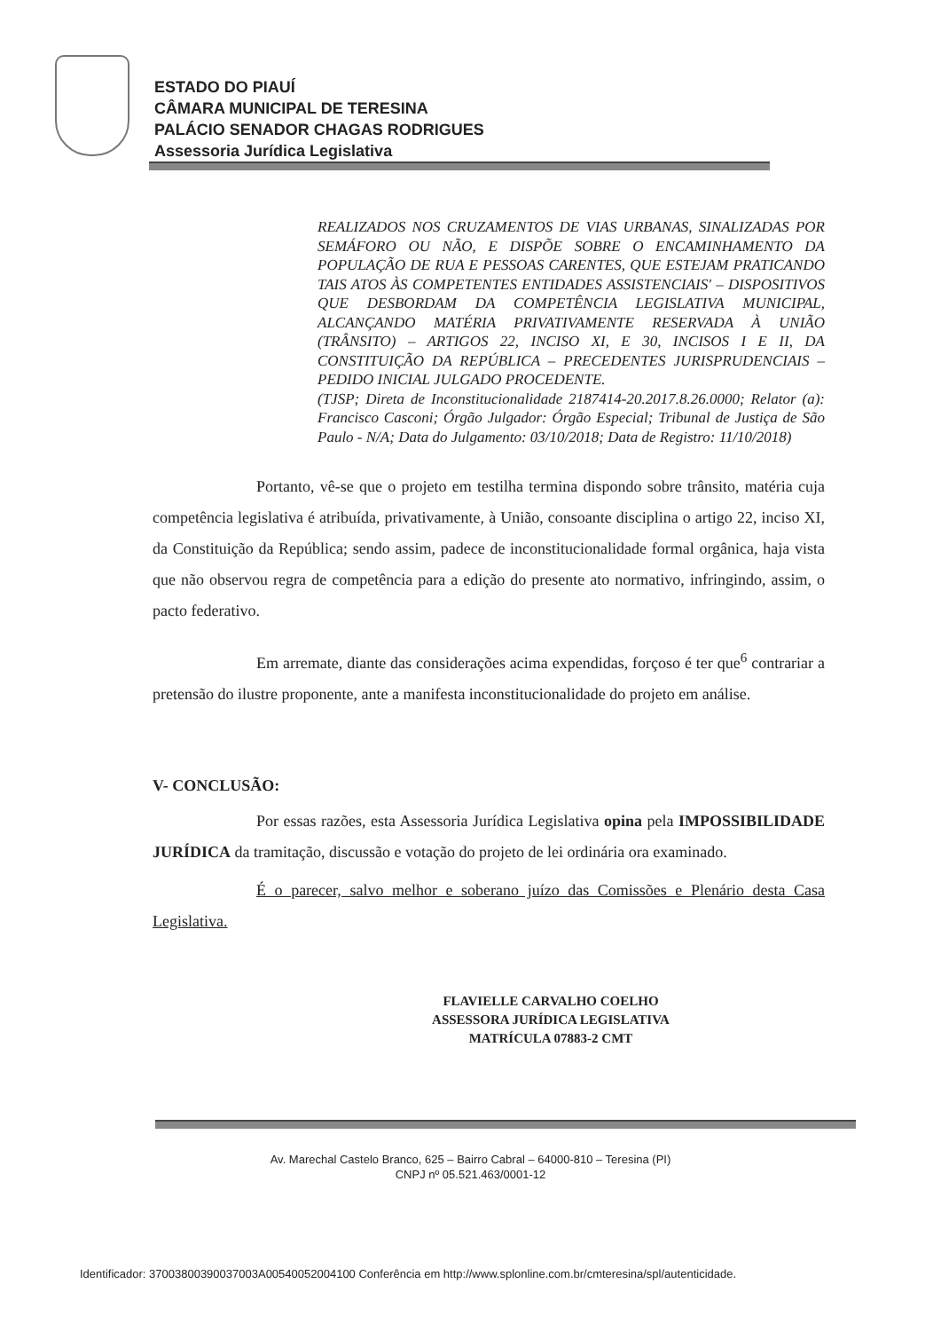ESTADO DO PIAUÍ
CÂMARA MUNICIPAL DE TERESINA
PALÁCIO SENADOR CHAGAS RODRIGUES
Assessoria Jurídica Legislativa
REALIZADOS NOS CRUZAMENTOS DE VIAS URBANAS, SINALIZADAS POR SEMÁFORO OU NÃO, E DISPÕE SOBRE O ENCAMINHAMENTO DA POPULAÇÃO DE RUA E PESSOAS CARENTES, QUE ESTEJAM PRATICANDO TAIS ATOS ÀS COMPETENTES ENTIDADES ASSISTENCIAIS' – DISPOSITIVOS QUE DESBORDAM DA COMPETÊNCIA LEGISLATIVA MUNICIPAL, ALCANÇANDO MATÉRIA PRIVATIVAMENTE RESERVADA À UNIÃO (TRÂNSITO) – ARTIGOS 22, INCISO XI, E 30, INCISOS I E II, DA CONSTITUIÇÃO DA REPÚBLICA – PRECEDENTES JURISPRUDENCIAIS – PEDIDO INICIAL JULGADO PROCEDENTE.
(TJSP; Direta de Inconstitucionalidade 2187414-20.2017.8.26.0000; Relator (a): Francisco Casconi; Órgão Julgador: Órgão Especial; Tribunal de Justiça de São Paulo - N/A; Data do Julgamento: 03/10/2018; Data de Registro: 11/10/2018)
Portanto, vê-se que o projeto em testilha termina dispondo sobre trânsito, matéria cuja competência legislativa é atribuída, privativamente, à União, consoante disciplina o artigo 22, inciso XI, da Constituição da República; sendo assim, padece de inconstitucionalidade formal orgânica, haja vista que não observou regra de competência para a edição do presente ato normativo, infringindo, assim, o pacto federativo.
Em arremate, diante das considerações acima expendidas, forçoso é ter que<sup>6</sup> contrariar a pretensão do ilustre proponente, ante a manifesta inconstitucionalidade do projeto em análise.
V- CONCLUSÃO:
Por essas razões, esta Assessoria Jurídica Legislativa opina pela IMPOSSIBILIDADE JURÍDICA da tramitação, discussão e votação do projeto de lei ordinária ora examinado.
É o parecer, salvo melhor e soberano juízo das Comissões e Plenário desta Casa Legislativa.
FLAVIELLE CARVALHO COELHO
ASSESSORA JURÍDICA LEGISLATIVA
MATRÍCULA 07883-2 CMT
Av. Marechal Castelo Branco, 625 – Bairro Cabral – 64000-810 – Teresina (PI)
CNPJ nº 05.521.463/0001-12
Identificador: 37003800390037003A00540052004100 Conferência em http://www.splonline.com.br/cmteresina/spl/autenticidade.